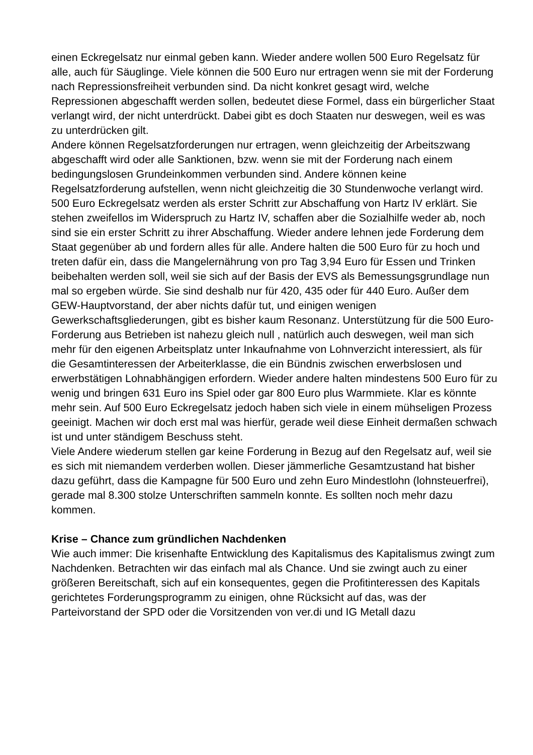einen Eckregelsatz nur einmal geben kann. Wieder andere wollen 500 Euro Regelsatz für alle, auch für Säuglinge. Viele können die 500 Euro nur ertragen wenn sie mit der Forderung nach Repressionsfreiheit verbunden sind. Da nicht konkret gesagt wird, welche Repressionen abgeschafft werden sollen, bedeutet diese Formel, dass ein bürgerlicher Staat verlangt wird, der nicht unterdrückt. Dabei gibt es doch Staaten nur deswegen, weil es was zu unterdrücken gilt.
Andere können Regelsatzforderungen nur ertragen, wenn gleichzeitig der Arbeitszwang abgeschafft wird oder alle Sanktionen, bzw. wenn sie mit der Forderung nach einem bedingungslosen Grundeinkommen verbunden sind. Andere können keine Regelsatzforderung aufstellen, wenn nicht gleichzeitig die 30 Stundenwoche verlangt wird.
500 Euro Eckregelsatz werden als erster Schritt zur Abschaffung von Hartz IV erklärt. Sie stehen zweifellos im Widerspruch zu Hartz IV, schaffen aber die Sozialhilfe weder ab, noch sind sie ein erster Schritt zu ihrer Abschaffung. Wieder andere lehnen jede Forderung dem Staat gegenüber ab und fordern alles für alle. Andere halten die 500 Euro für zu hoch und treten dafür ein, dass die Mangelernährung von pro Tag 3,94 Euro für Essen und Trinken beibehalten werden soll, weil sie sich auf der Basis der EVS als Bemessungsgrundlage nun mal so ergeben würde. Sie sind deshalb nur für 420, 435 oder für 440 Euro. Außer dem GEW-Hauptvorstand, der aber nichts dafür tut, und einigen wenigen Gewerkschaftsgliederungen, gibt es bisher kaum Resonanz. Unterstützung für die 500 Euro-Forderung aus Betrieben ist nahezu gleich null , natürlich auch deswegen, weil man sich mehr für den eigenen Arbeitsplatz unter Inkaufnahme von Lohnverzicht interessiert, als für die Gesamtinteressen der Arbeiterklasse, die ein Bündnis zwischen erwerbslosen und erwerbstätigen Lohnabhängigen erfordern. Wieder andere halten mindestens 500 Euro für zu wenig und bringen 631 Euro ins Spiel oder gar 800 Euro plus Warmmiete. Klar es könnte mehr sein. Auf 500 Euro Eckregelsatz jedoch haben sich viele in einem mühseligen Prozess geeinigt. Machen wir doch erst mal was hierfür, gerade weil diese Einheit dermaßen schwach ist und unter ständigem Beschuss steht.
Viele Andere wiederum stellen gar keine Forderung in Bezug auf den Regelsatz auf, weil sie es sich mit niemandem verderben wollen. Dieser jämmerliche Gesamtzustand hat bisher dazu geführt, dass die Kampagne für 500 Euro und zehn Euro Mindestlohn (lohnsteuerfrei), gerade mal 8.300 stolze Unterschriften sammeln konnte. Es sollten noch mehr dazu kommen.
Krise – Chance zum gründlichen Nachdenken
Wie auch immer: Die krisenhafte Entwicklung des Kapitalismus des Kapitalismus zwingt zum Nachdenken. Betrachten wir das einfach mal als Chance. Und sie zwingt auch zu einer größeren Bereitschaft, sich auf ein konsequentes, gegen die Profitinteressen des Kapitals gerichtetes Forderungsprogramm zu einigen, ohne Rücksicht auf das, was der Parteivorstand der SPD oder die Vorsitzenden von ver.di und IG Metall dazu